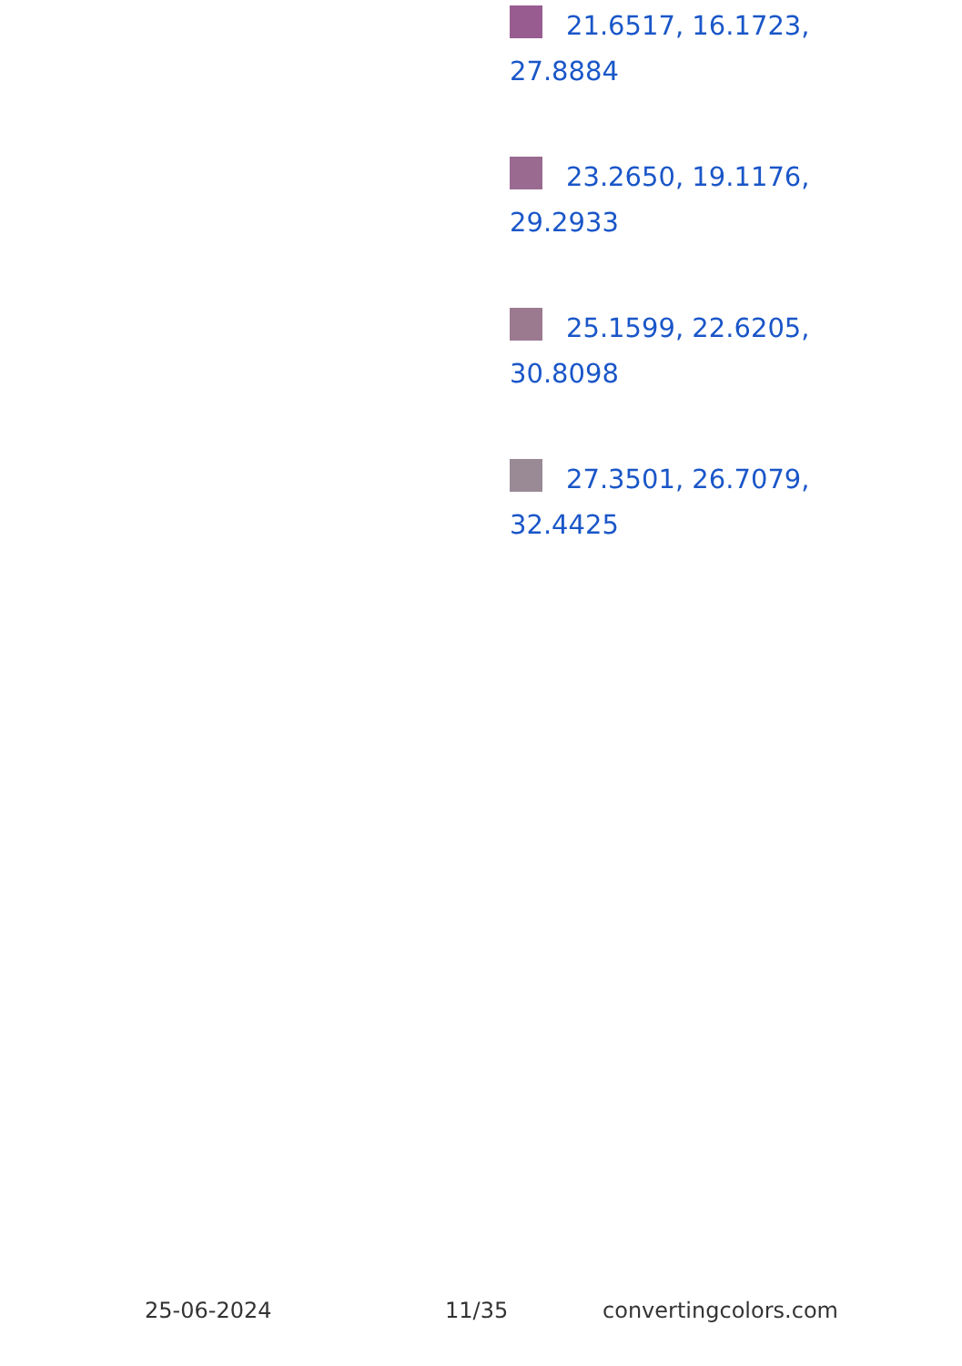21.6517, 16.1723, 27.8884
23.2650, 19.1176, 29.2933
25.1599, 22.6205, 30.8098
27.3501, 26.7079, 32.4425
25-06-2024 11/35 convertingcolors.com